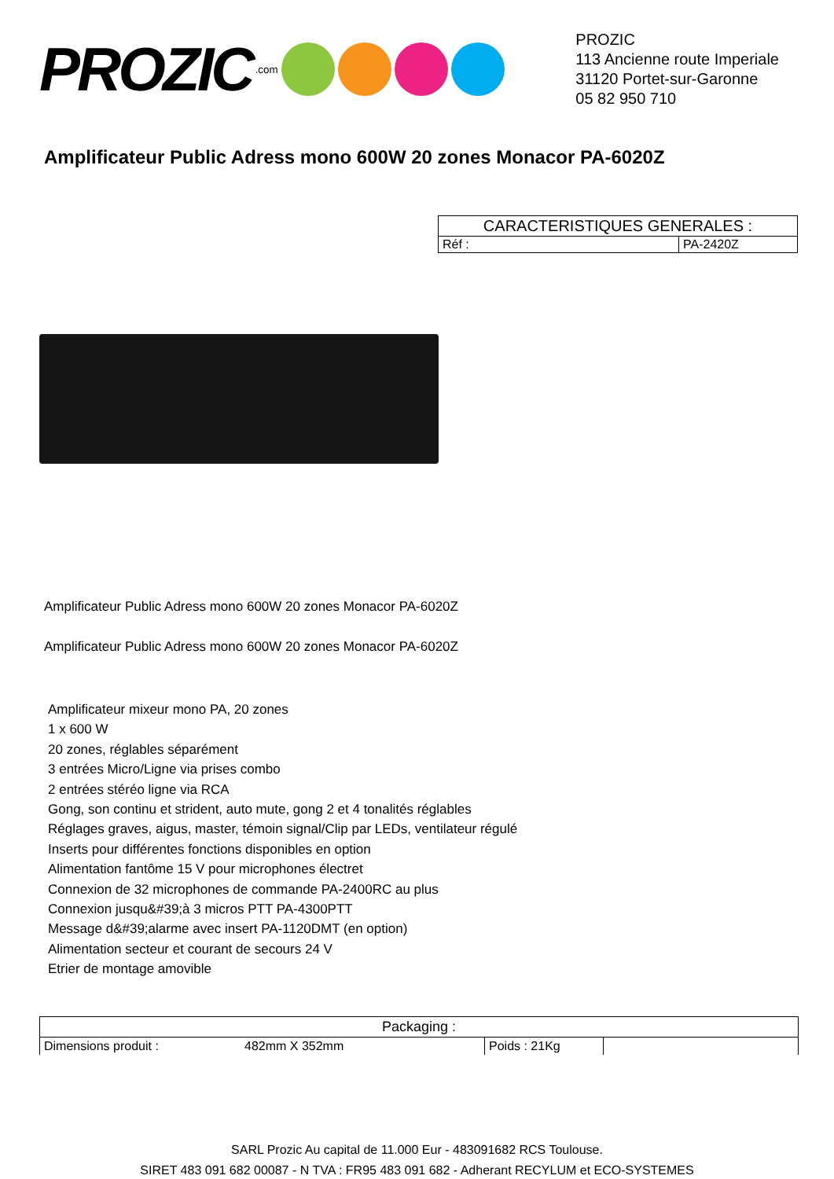PROZIC.com
PROZIC
113 Ancienne route Imperiale
31120 Portet-sur-Garonne
05 82 950 710
Amplificateur Public Adress mono 600W 20 zones Monacor PA-6020Z
| CARACTERISTIQUES GENERALES : | |
| Réf : | PA-2420Z |
Amplificateur Public Adress mono 600W 20 zones Monacor PA-6020Z
Amplificateur Public Adress mono 600W 20 zones Monacor PA-6020Z
Amplificateur mixeur mono PA, 20 zones
1 x 600 W
20 zones, réglables séparément
3 entrées Micro/Ligne via prises combo
2 entrées stéréo ligne via RCA
Gong, son continu et strident, auto mute, gong 2 et 4 tonalités réglables
Réglages graves, aigus, master, témoin signal/Clip par LEDs, ventilateur régulé
Inserts pour différentes fonctions disponibles en option
Alimentation fantôme 15 V pour microphones électret
Connexion de 32 microphones de commande PA-2400RC au plus
Connexion jusqu&#39;à 3 micros PTT PA-4300PTT
Message d&#39;alarme avec insert PA-1120DMT (en option)
Alimentation secteur et courant de secours 24 V
Etrier de montage amovible
| Packaging : | | | |
| Dimensions produit : | 482mm X 352mm | Poids : 21Kg | |
SARL Prozic Au capital de 11.000 Eur - 483091682 RCS Toulouse.
SIRET 483 091 682 00087 - N TVA : FR95 483 091 682 - Adherant RECYLUM et ECO-SYSTEMES